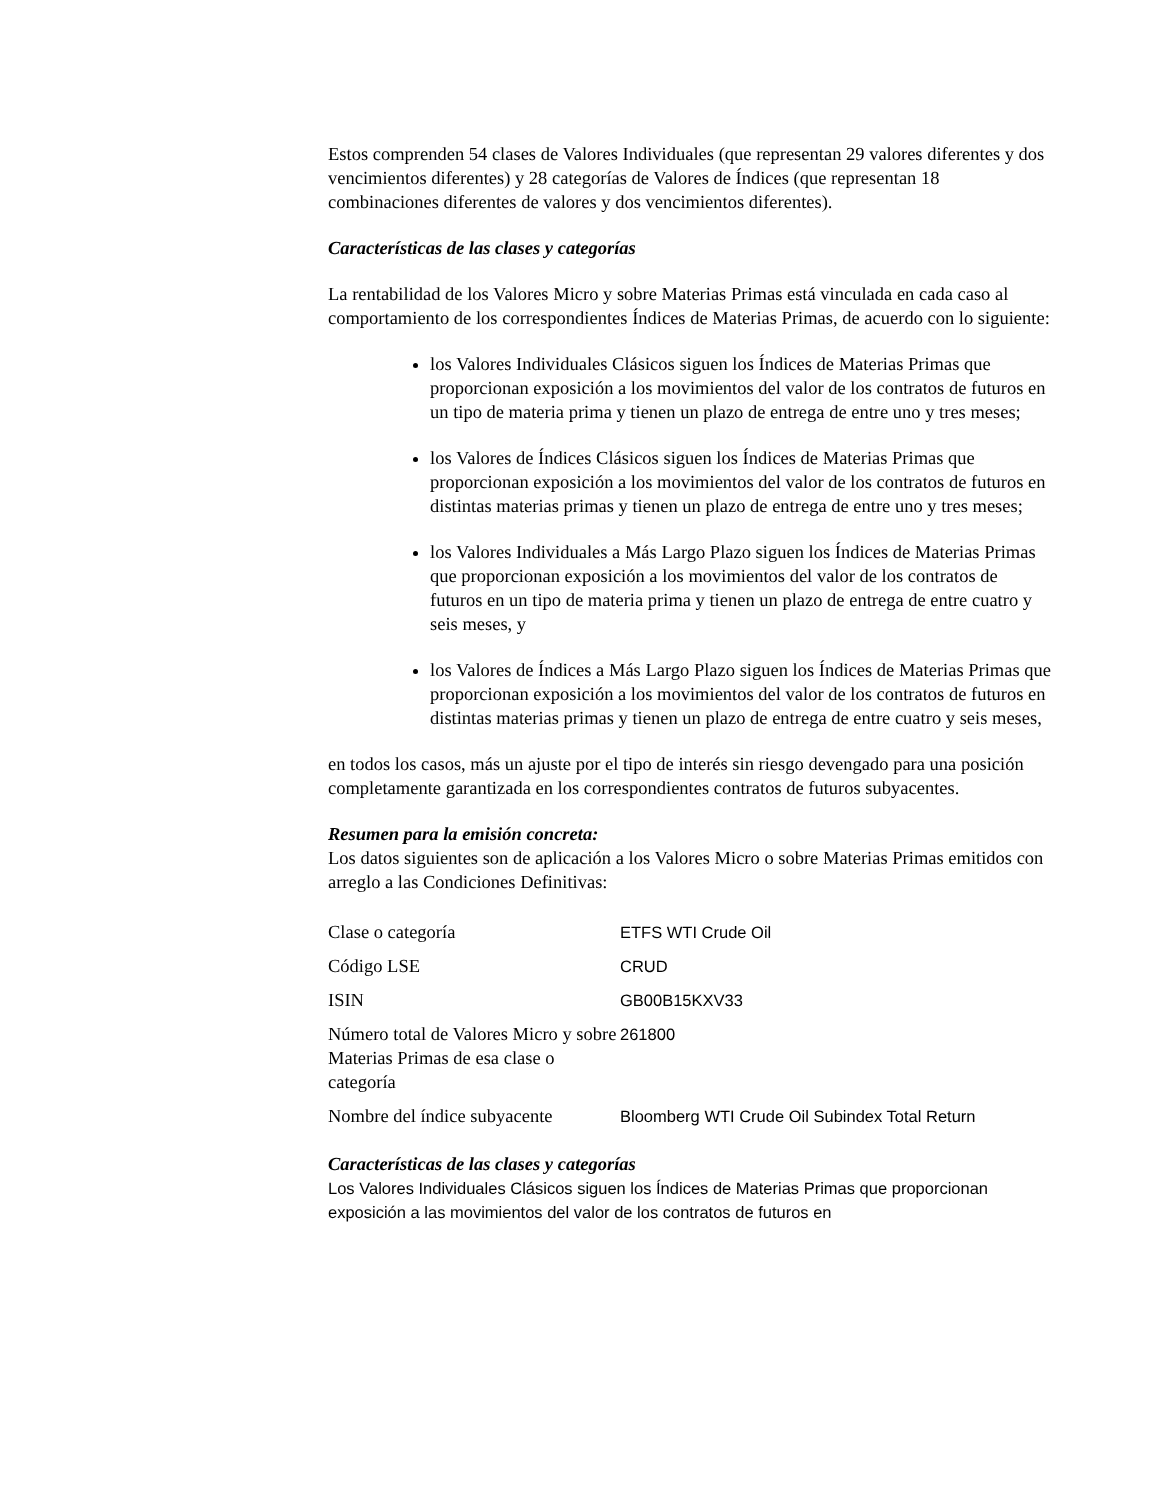Estos comprenden 54 clases de Valores Individuales (que representan 29 valores diferentes y dos vencimientos diferentes) y 28 categorías de Valores de Índices (que representan 18 combinaciones diferentes de valores y dos vencimientos diferentes).
Características de las clases y categorías
La rentabilidad de los Valores Micro y sobre Materias Primas está vinculada en cada caso al comportamiento de los correspondientes Índices de Materias Primas, de acuerdo con lo siguiente:
los Valores Individuales Clásicos siguen los Índices de Materias Primas que proporcionan exposición a los movimientos del valor de los contratos de futuros en un tipo de materia prima y tienen un plazo de entrega de entre uno y tres meses;
los Valores de Índices Clásicos siguen los Índices de Materias Primas que proporcionan exposición a los movimientos del valor de los contratos de futuros en distintas materias primas y tienen un plazo de entrega de entre uno y tres meses;
los Valores Individuales a Más Largo Plazo siguen los Índices de Materias Primas que proporcionan exposición a los movimientos del valor de los contratos de futuros en un tipo de materia prima y tienen un plazo de entrega de entre cuatro y seis meses, y
los Valores de Índices a Más Largo Plazo siguen los Índices de Materias Primas que proporcionan exposición a los movimientos del valor de los contratos de futuros en distintas materias primas y tienen un plazo de entrega de entre cuatro y seis meses,
en todos los casos, más un ajuste por el tipo de interés sin riesgo devengado para una posición completamente garantizada en los correspondientes contratos de futuros subyacentes.
Resumen para la emisión concreta:
Los datos siguientes son de aplicación a los Valores Micro o sobre Materias Primas emitidos con arreglo a las Condiciones Definitivas:
| Clase o categoría | ETFS WTI Crude Oil |
| Código LSE | CRUD |
| ISIN | GB00B15KXV33 |
| Número total de Valores Micro y sobre Materias Primas de esa clase o categoría | 261800 |
| Nombre del índice subyacente | Bloomberg WTI Crude Oil Subindex Total Return |
Características de las clases y categorías
Los Valores Individuales Clásicos siguen los Índices de Materias Primas que proporcionan exposición a las movimientos del valor de los contratos de futuros en